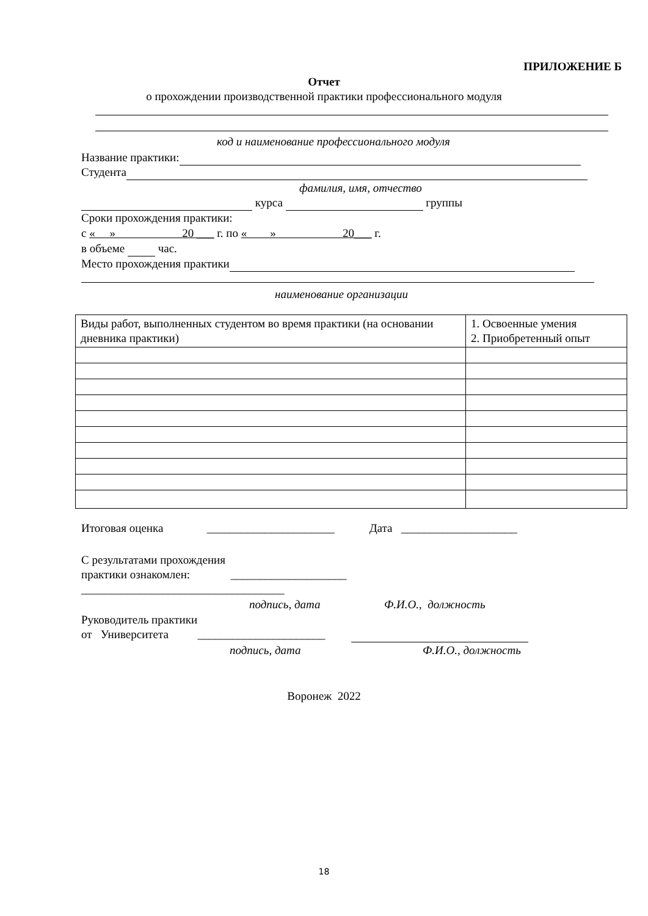ПРИЛОЖЕНИЕ Б
Отчет
о прохождении производственной практики профессионального модуля
код и наименование профессионального модуля
Название практики:
Студента
фамилия, имя, отчество
курса группы
Сроки прохождения практики:
с « » 20 ___ г. по « » 20___ г.
в объеме час.
Место прохождения практики
наименование организации
| Виды работ, выполненных студентом во время практики (на основании дневника практики) | 1. Освоенные умения 2. Приобретенный опыт |
Итоговая оценка ______________________ Дата ____________________
С результатами прохождения
практики ознакомлен: ____________________
___________________________________
подпись, дата Ф.И.О., должность
Руководитель практики
от Университета ______________________
подпись, дата Ф.И.О., должность
Воронеж 2022
18